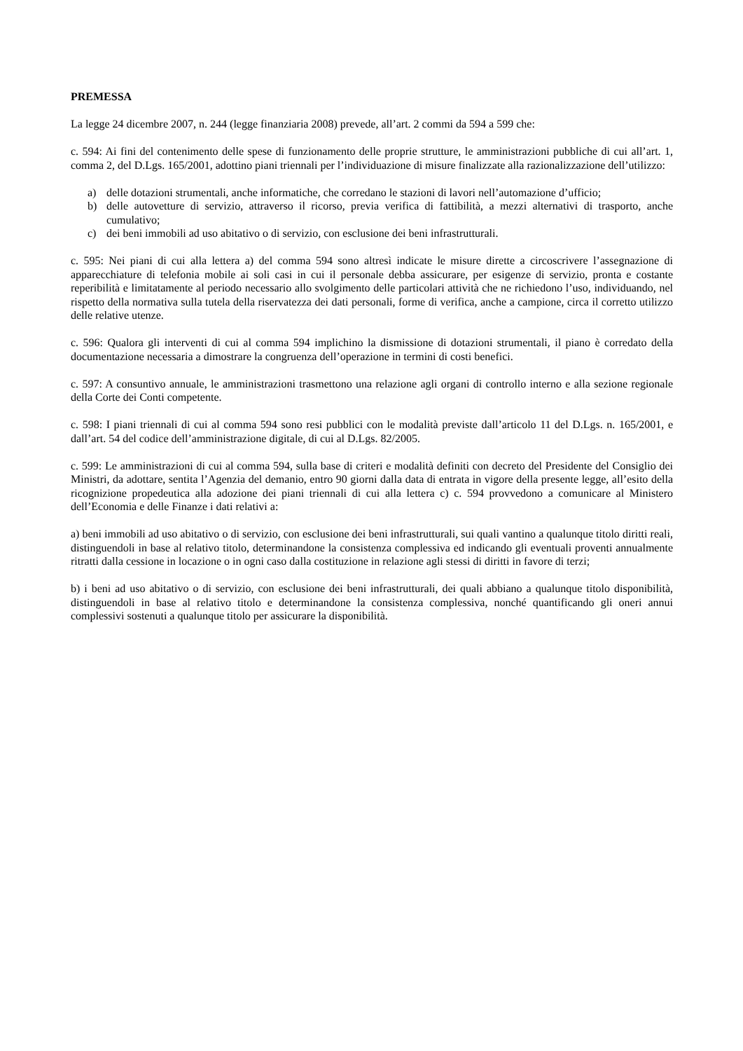PREMESSA
La legge 24 dicembre 2007, n. 244 (legge finanziaria 2008) prevede, all’art. 2 commi da 594 a 599 che:
c. 594: Ai fini del contenimento delle spese di funzionamento delle proprie strutture, le amministrazioni pubbliche di cui all’art. 1, comma 2, del D.Lgs. 165/2001, adottino piani triennali per l’individuazione di misure finalizzate alla razionalizzazione dell’utilizzo:
a) delle dotazioni strumentali, anche informatiche, che corredano le stazioni di lavori nell’automazione d’ufficio;
b) delle autovetture di servizio, attraverso il ricorso, previa verifica di fattibilità, a mezzi alternativi di trasporto, anche cumulativo;
c) dei beni immobili ad uso abitativo o di servizio, con esclusione dei beni infrastrutturali.
c. 595: Nei piani di cui alla lettera a) del comma 594 sono altresì indicate le misure dirette a circoscrivere l’assegnazione di apparecchiature di telefonia mobile ai soli casi in cui il personale debba assicurare, per esigenze di servizio, pronta e costante reperibilità e limitatamente al periodo necessario allo svolgimento delle particolari attività che ne richiedono l’uso, individuando, nel rispetto della normativa sulla tutela della riservatezza dei dati personali, forme di verifica, anche a campione, circa il corretto utilizzo delle relative utenze.
c. 596: Qualora gli interventi di cui al comma 594 implichino la dismissione di dotazioni strumentali, il piano è corredato della documentazione necessaria a dimostrare la congruenza dell’operazione in termini di costi benefici.
c. 597: A consuntivo annuale, le amministrazioni trasmettono una relazione agli organi di controllo interno e alla sezione regionale della Corte dei Conti competente.
c. 598: I piani triennali di cui al comma 594 sono resi pubblici con le modalità previste dall’articolo 11 del D.Lgs. n. 165/2001, e dall’art. 54 del codice dell’amministrazione digitale, di cui al D.Lgs. 82/2005.
c. 599: Le amministrazioni di cui al comma 594, sulla base di criteri e modalità definiti con decreto del Presidente del Consiglio dei Ministri, da adottare, sentita l’Agenzia del demanio, entro 90 giorni dalla data di entrata in vigore della presente legge, all’esito della ricognizione propedeutica alla adozione dei piani triennali di cui alla lettera c) c. 594 provvedono a comunicare al Ministero dell’Economia e delle Finanze i dati relativi a:
a) beni immobili ad uso abitativo o di servizio, con esclusione dei beni infrastrutturali, sui quali vantino a qualunque titolo diritti reali, distinguendoli in base al relativo titolo, determinandone la consistenza complessiva ed indicando gli eventuali proventi annualmente ritratti dalla cessione in locazione o in ogni caso dalla costituzione in relazione agli stessi di diritti in favore di terzi;
b) i beni ad uso abitativo o di servizio, con esclusione dei beni infrastrutturali, dei quali abbiano a qualunque titolo disponibilità, distinguendoli in base al relativo titolo e determinandone la consistenza complessiva, nonché quantificando gli oneri annui complessivi sostenuti a qualunque titolo per assicurare la disponibilità.